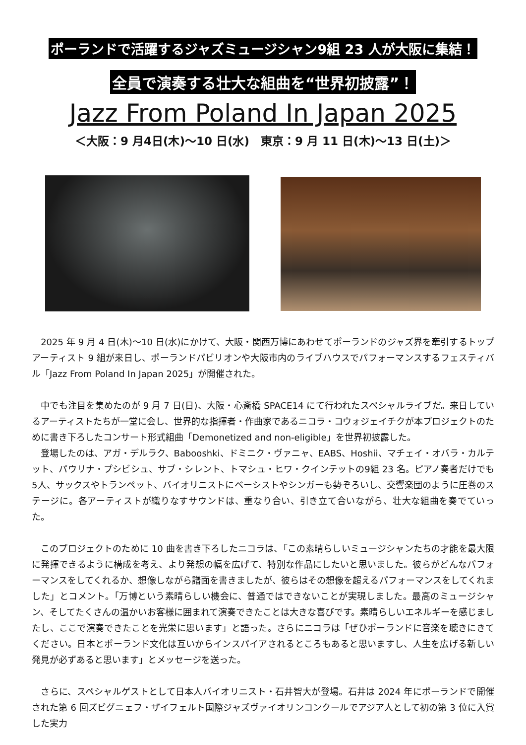ポーランドで活躍するジャズミュージシャン9組 23 人が大阪に集結！
全員で演奏する壮大な組曲を“世界初披露”！
Jazz From Poland In Japan 2025
＜大阪：9 月4日(木)～10 日(水)　東京：9 月 11 日(木)～13 日(土)＞
　2025 年 9 月 4 日(木)～10 日(水)にかけて、大阪・関西万博にあわせてポーランドのジャズ界を牽引するトップアーティスト 9 組が来日し、ポーランドパビリオンや大阪市内のライブハウスでパフォーマンスするフェスティバル「Jazz From Poland In Japan 2025」が開催された。
　中でも注目を集めたのが 9 月 7 日(日)、大阪・心斎橋 SPACE14 にて行われたスペシャルライブだ。来日しているアーティストたちが一堂に会し、世界的な指揮者・作曲家であるニコラ・コウォジェイチクが本プロジェクトのために書き下ろしたコンサート形式組曲「Demonetized and non-eligible」を世界初披露した。
　登場したのは、アガ・デルラク、Babooshki、ドミニク・ヴァニャ、EABS、Hoshii、マチェイ・オバラ・カルテット、パウリナ・プシビシュ、サブ・シレント、トマシュ・ヒワ・クインテットの9組 23 名。ピアノ奏者だけでも5人、サックスやトランペット、バイオリニストにベーシストやシンガーも勢ぞろいし、交響楽団のように圧巻のステージに。各アーティストが織りなすサウンドは、重なり合い、引き立て合いながら、壮大な組曲を奏でていった。
　このプロジェクトのために 10 曲を書き下ろしたニコラは、「この素晴らしいミュージシャンたちの才能を最大限に発揮できるように構成を考え、より発想の幅を広げて、特別な作品にしたいと思いました。彼らがどんなパフォーマンスをしてくれるか、想像しながら譜面を書きましたが、彼らはその想像を超えるパフォーマンスをしてくれました」とコメント。「万博という素晴らしい機会に、普通ではできないことが実現しました。最高のミュージシャン、そしてたくさんの温かいお客様に囲まれて演奏できたことは大きな喜びです。素晴らしいエネルギーを感じましたし、ここで演奏できたことを光栄に思います」と語った。さらにニコラは「ぜひポーランドに音楽を聴きにきてください。日本とポーランド文化は互いからインスパイアされるところもあると思いますし、人生を広げる新しい発見が必ずあると思います」とメッセージを送った。
　さらに、スペシャルゲストとして日本人バイオリニスト・石井智大が登場。石井は 2024 年にポーランドで開催された第 6 回ズビグニェフ・ザイフェルト国際ジャズヴァイオリンコンクールでアジア人として初の第 3 位に入賞した実力